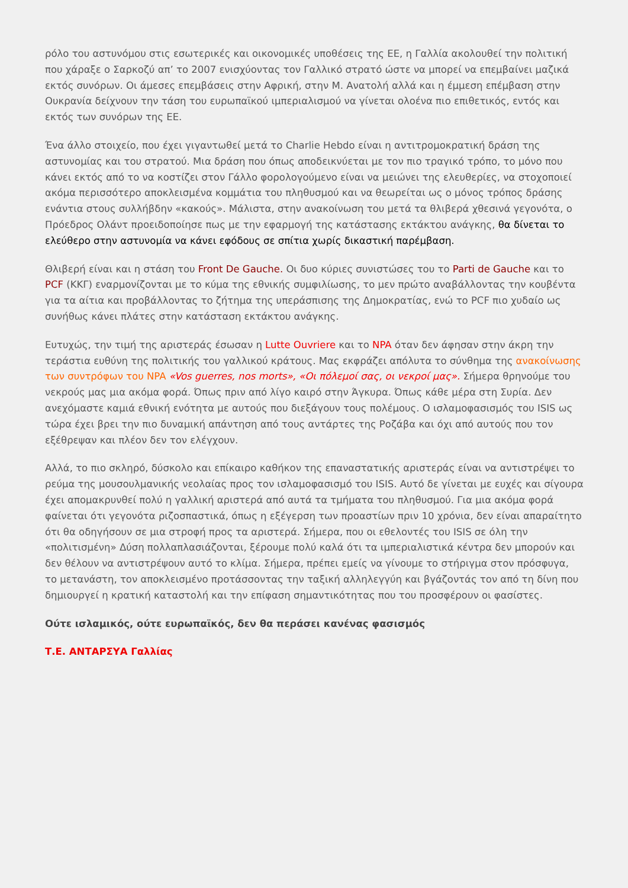ρόλο του αστυνόμου στις εσωτερικές και οικονομικές υποθέσεις της ΕΕ, η Γαλλία ακολουθεί την πολιτική που χάραξε ο Σαρκοζύ απ’ το 2007 ενισχύοντας τον Γαλλικό στρατό ώστε να μπορεί να επεμβαίνει μαζικά εκτός συνόρων. Οι άμεσες επεμβάσεις στην Αφρική, στην Μ. Ανατολή αλλά και η έμμεση επέμβαση στην Ουκρανία δείχνουν την τάση του ευρωπαϊκού ιμπεριαλισμού να γίνεται ολοένα πιο επιθετικός, εντός και εκτός των συνόρων της ΕΕ.
Ένα άλλο στοιχείο, που έχει γιγαντωθεί μετά το Charlie Hebdo είναι η αντιτρομοκρατική δράση της αστυνομίας και του στρατού. Μια δράση που όπως αποδεικνύεται με τον πιο τραγικό τρόπο, το μόνο που κάνει εκτός από το να κοστίζει στον Γάλλο φορολογούμενο είναι να μειώνει της ελευθερίες, να στοχοποιεί ακόμα περισσότερο αποκλεισμένα κομμάτια του πληθυσμού και να θεωρείται ως ο μόνος τρόπος δράσης ενάντια στους συλλήβδην «κακούς». Μάλιστα, στην ανακοίνωση του μετά τα θλιβερά χθεσινά γεγονότα, ο Πρόεδρος Ολάντ προειδοποίησε πως με την εφαρμογή της κατάστασης εκτάκτου ανάγκης, θα δίνεται το ελεύθερο στην αστυνομία να κάνει εφόδους σε σπίτια χωρίς δικαστική παρέμβαση.
Θλιβερή είναι και η στάση του Front De Gauche. Οι δυο κύριες συνιστώσες του το Parti de Gauche και το PCF (ΚΚΓ) εναρμονίζονται με το κύμα της εθνικής συμφιλίωσης, το μεν πρώτο αναβάλλοντας την κουβέντα για τα αίτια και προβάλλοντας το ζήτημα της υπεράσπισης της Δημοκρατίας, ενώ το PCF πιο χυδαίο ως συνήθως κάνει πλάτες στην κατάσταση εκτάκτου ανάγκης.
Ευτυχώς, την τιμή της αριστεράς έσωσαν η Lutte Ouvriere και το NPA όταν δεν άφησαν στην άκρη την τεράστια ευθύνη της πολιτικής του γαλλικού κράτους. Μας εκφράζει απόλυτα το σύνθημα της ανακοίνωσης των συντρόφων του NPA «Vos guerres, nos morts», «Οι πόλεμοί σας, οι νεκροί μας». Σήμερα θρηνούμε του νεκρούς μας μια ακόμα φορά. Όπως πριν από λίγο καιρό στην Άγκυρα. Όπως κάθε μέρα στη Συρία. Δεν ανεχόμαστε καμιά εθνική ενότητα με αυτούς που διεξάγουν τους πολέμους. Ο ισλαμοφασισμός του ISIS ως τώρα έχει βρει την πιο δυναμική απάντηση από τους αντάρτες της Ροζάβα και όχι από αυτούς που τον εξέθρεψαν και πλέον δεν τον ελέγχουν.
Αλλά, το πιο σκληρό, δύσκολο και επίκαιρο καθήκον της επαναστατικής αριστεράς είναι να αντιστρέψει το ρεύμα της μουσουλμανικής νεολαίας προς τον ισλαμοφασισμό του ISIS. Αυτό δε γίνεται με ευχές και σίγουρα έχει απομακρυνθεί πολύ η γαλλική αριστερά από αυτά τα τμήματα του πληθυσμού. Για μια ακόμα φορά φαίνεται ότι γεγονότα ριζοσπαστικά, όπως η εξέγερση των προαστίων πριν 10 χρόνια, δεν είναι απαραίτητο ότι θα οδηγήσουν σε μια στροφή προς τα αριστερά. Σήμερα, που οι εθελοντές του ISIS σε όλη την «πολιτισμένη» Δύση πολλαπλασιάζονται, ξέρουμε πολύ καλά ότι τα ιμπεριαλιστικά κέντρα δεν μπορούν και δεν θέλουν να αντιστρέψουν αυτό το κλίμα. Σήμερα, πρέπει εμείς να γίνουμε το στήριγμα στον πρόσφυγα, το μετανάστη, τον αποκλεισμένο προτάσσοντας την ταξική αλληλεγγύη και βγάζοντάς τον από τη δίνη που δημιουργεί η κρατική καταστολή και την επίφαση σημαντικότητας που του προσφέρουν οι φασίστες.
Ούτε ισλαμικός, ούτε ευρωπαϊκός, δεν θα περάσει κανένας φασισμός
Τ.Ε. ΑΝΤΑΡΣΥΑ Γαλλίας